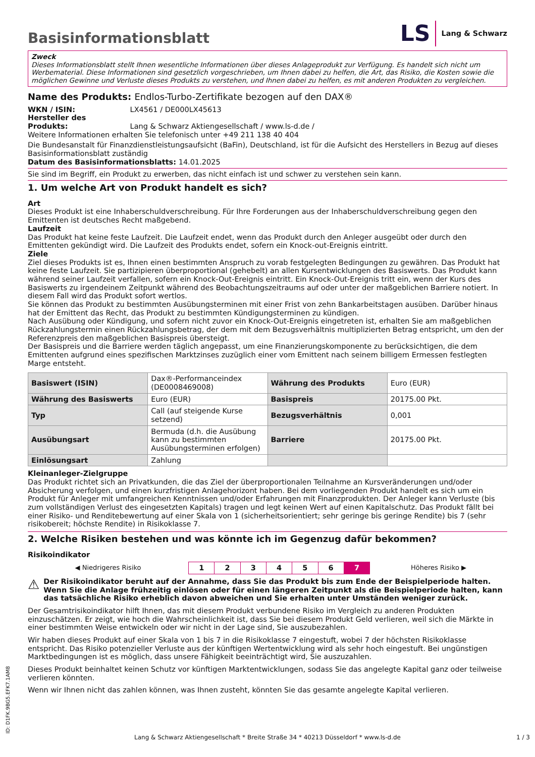Basisinformationsblatt
LS Lang & Schwarz
Zweck
Dieses Informationsblatt stellt Ihnen wesentliche Informationen über dieses Anlageprodukt zur Verfügung. Es handelt sich nicht um Werbematerial. Diese Informationen sind gesetzlich vorgeschrieben, um Ihnen dabei zu helfen, die Art, das Risiko, die Kosten sowie die möglichen Gewinne und Verluste dieses Produkts zu verstehen, und Ihnen dabei zu helfen, es mit anderen Produkten zu vergleichen.
Name des Produkts: Endlos-Turbo-Zertifikate bezogen auf den DAX®
WKN / ISIN: LX4561 / DE000LX45613
Hersteller des Produkts: Lang & Schwarz Aktiengesellschaft / www.ls-d.de /
Weitere Informationen erhalten Sie telefonisch unter +49 211 138 40 404
Die Bundesanstalt für Finanzdienstleistungsaufsicht (BaFin), Deutschland, ist für die Aufsicht des Herstellers in Bezug auf dieses Basisinformationsblatt zuständig
Datum des Basisinformationsblatts: 14.01.2025
Sie sind im Begriff, ein Produkt zu erwerben, das nicht einfach ist und schwer zu verstehen sein kann.
1. Um welche Art von Produkt handelt es sich?
Art
Dieses Produkt ist eine Inhaberschuldverschreibung. Für Ihre Forderungen aus der Inhaberschuldverschreibung gegen den Emittenten ist deutsches Recht maßgebend.
Laufzeit
Das Produkt hat keine feste Laufzeit. Die Laufzeit endet, wenn das Produkt durch den Anleger ausgeübt oder durch den Emittenten gekündigt wird. Die Laufzeit des Produkts endet, sofern ein Knock-out-Ereignis eintritt.
Ziele
Ziel dieses Produkts ist es, Ihnen einen bestimmten Anspruch zu vorab festgelegten Bedingungen zu gewähren. Das Produkt hat keine feste Laufzeit. Sie partizipieren überproportional (gehebelt) an allen Kursentwicklungen des Basiswerts. Das Produkt kann während seiner Laufzeit verfallen, sofern ein Knock-Out-Ereignis eintritt. Ein Knock-Out-Ereignis tritt ein, wenn der Kurs des Basiswerts zu irgendeinem Zeitpunkt während des Beobachtungszeitraums auf oder unter der maßgeblichen Barriere notiert. In diesem Fall wird das Produkt sofort wertlos.
Sie können das Produkt zu bestimmten Ausübungsterminen mit einer Frist von zehn Bankarbeitstagen ausüben. Darüber hinaus hat der Emittent das Recht, das Produkt zu bestimmten Kündigungsterminen zu kündigen.
Nach Ausübung oder Kündigung, und sofern nicht zuvor ein Knock-Out-Ereignis eingetreten ist, erhalten Sie am maßgeblichen Rückzahlungstermin einen Rückzahlungsbetrag, der dem mit dem Bezugsverhältnis multiplizierten Betrag entspricht, um den der Referenzpreis den maßgeblichen Basispreis übersteigt.
Der Basispreis und die Barriere werden täglich angepasst, um eine Finanzierungskomponente zu berücksichtigen, die dem Emittenten aufgrund eines spezifischen Marktzinses zuzüglich einer vom Emittent nach seinem billigem Ermessen festlegten Marge entsteht.
| Basiswert (ISIN) | Dax®-Performanceindex (DE0008469008) | Währung des Produkts | Euro (EUR) |
| Währung des Basiswerts | Euro (EUR) | Basispreis | 20175.00 Pkt. |
| Typ | Call (auf steigende Kurse setzend) | Bezugsverhältnis | 0,001 |
| Ausübungsart | Bermuda (d.h. die Ausübung kann zu bestimmten Ausübungsterminen erfolgen) | Barriere | 20175.00 Pkt. |
| Einlösungsart | Zahlung | | |
Kleinanleger-Zielgruppe
Das Produkt richtet sich an Privatkunden, die das Ziel der überproportionalen Teilnahme an Kursveränderungen und/oder Absicherung verfolgen, und einen kurzfristigen Anlagehorizont haben. Bei dem vorliegenden Produkt handelt es sich um ein Produkt für Anleger mit umfangreichen Kenntnissen und/oder Erfahrungen mit Finanzprodukten. Der Anleger kann Verluste (bis zum vollständigen Verlust des eingesetzten Kapitals) tragen und legt keinen Wert auf einen Kapitalschutz. Das Produkt fällt bei einer Risiko- und Renditebewertung auf einer Skala von 1 (sicherheitsorientiert; sehr geringe bis geringe Rendite) bis 7 (sehr risikobereit; höchste Rendite) in Risikoklasse 7.
2. Welche Risiken bestehen und was könnte ich im Gegenzug dafür bekommen?
Risikoindikator
| ◀ Niedrigeres Risiko | 1 | 2 | 3 | 4 | 5 | 6 | 7 | Höheres Risiko ▶ |
⚠ Der Risikoindikator beruht auf der Annahme, dass Sie das Produkt bis zum Ende der Beispielperiode halten. Wenn Sie die Anlage frühzeitig einlösen oder für einen längeren Zeitpunkt als die Beispielperiode halten, kann das tatsächliche Risiko erheblich davon abweichen und Sie erhalten unter Umständen weniger zurück.
Der Gesamtrisikoindikator hilft Ihnen, das mit diesem Produkt verbundene Risiko im Vergleich zu anderen Produkten einzuschätzen. Er zeigt, wie hoch die Wahrscheinlichkeit ist, dass Sie bei diesem Produkt Geld verlieren, weil sich die Märkte in einer bestimmten Weise entwickeln oder wir nicht in der Lage sind, Sie auszubezahlen.
Wir haben dieses Produkt auf einer Skala von 1 bis 7 in die Risikoklasse 7 eingestuft, wobei 7 der höchsten Risikoklasse entspricht. Das Risiko potenzieller Verluste aus der künftigen Wertentwicklung wird als sehr hoch eingestuft. Bei ungünstigen Marktbedingungen ist es möglich, dass unsere Fähigkeit beeinträchtigt wird, Sie auszuzahlen.
Dieses Produkt beinhaltet keinen Schutz vor künftigen Marktentwicklungen, sodass Sie das angelegte Kapital ganz oder teilweise verlieren könnten.
Wenn wir Ihnen nicht das zahlen können, was Ihnen zusteht, könnten Sie das gesamte angelegte Kapital verlieren.
ID: D1FK.9BG5.EFK7.1AM8
Lang & Schwarz Aktiengesellschaft * Breite Straße 34 * 40213 Düsseldorf * www.ls-d.de 1 / 3